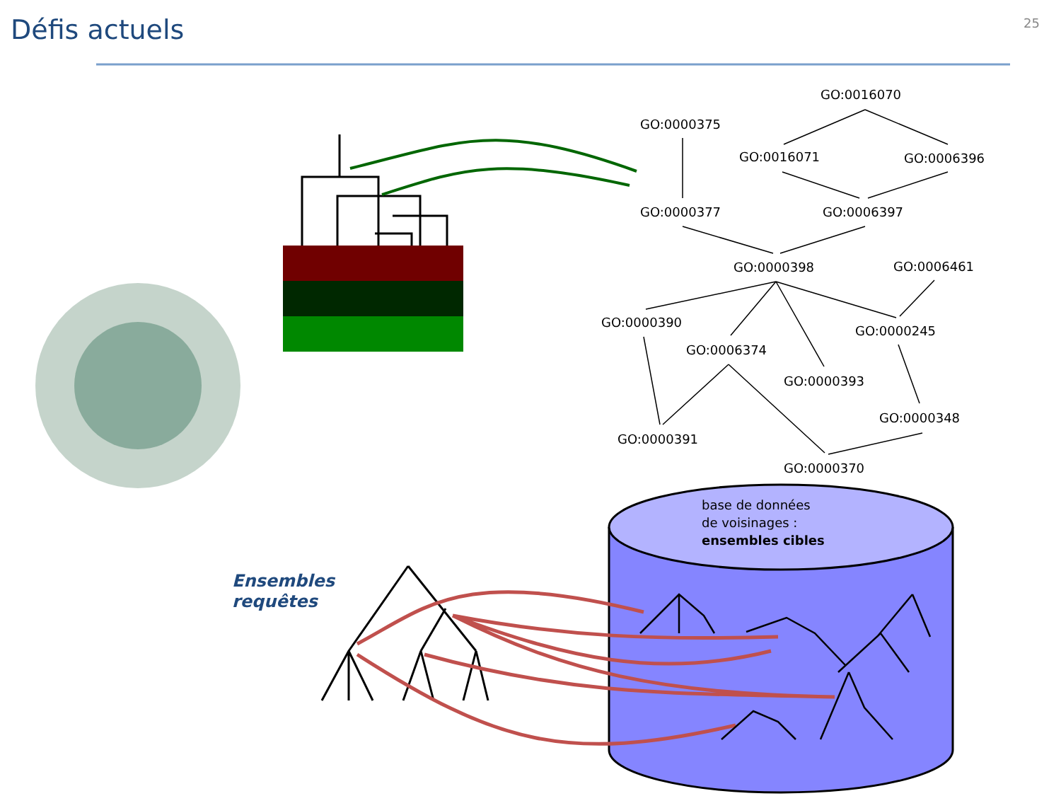Défis actuels 25
GO:0000375
GO:0016070
GO:0016071
GO:0006396
GO:0000377
GO:0006397
GO:0000398
GO:0006461
GO:0000390
GO:0000245
GO:0006374
GO:0000393
GO:0000348
GO:0000391
GO:0000370
base de données
de voisinages :
ensembles cibles
Ensembles
requêtes